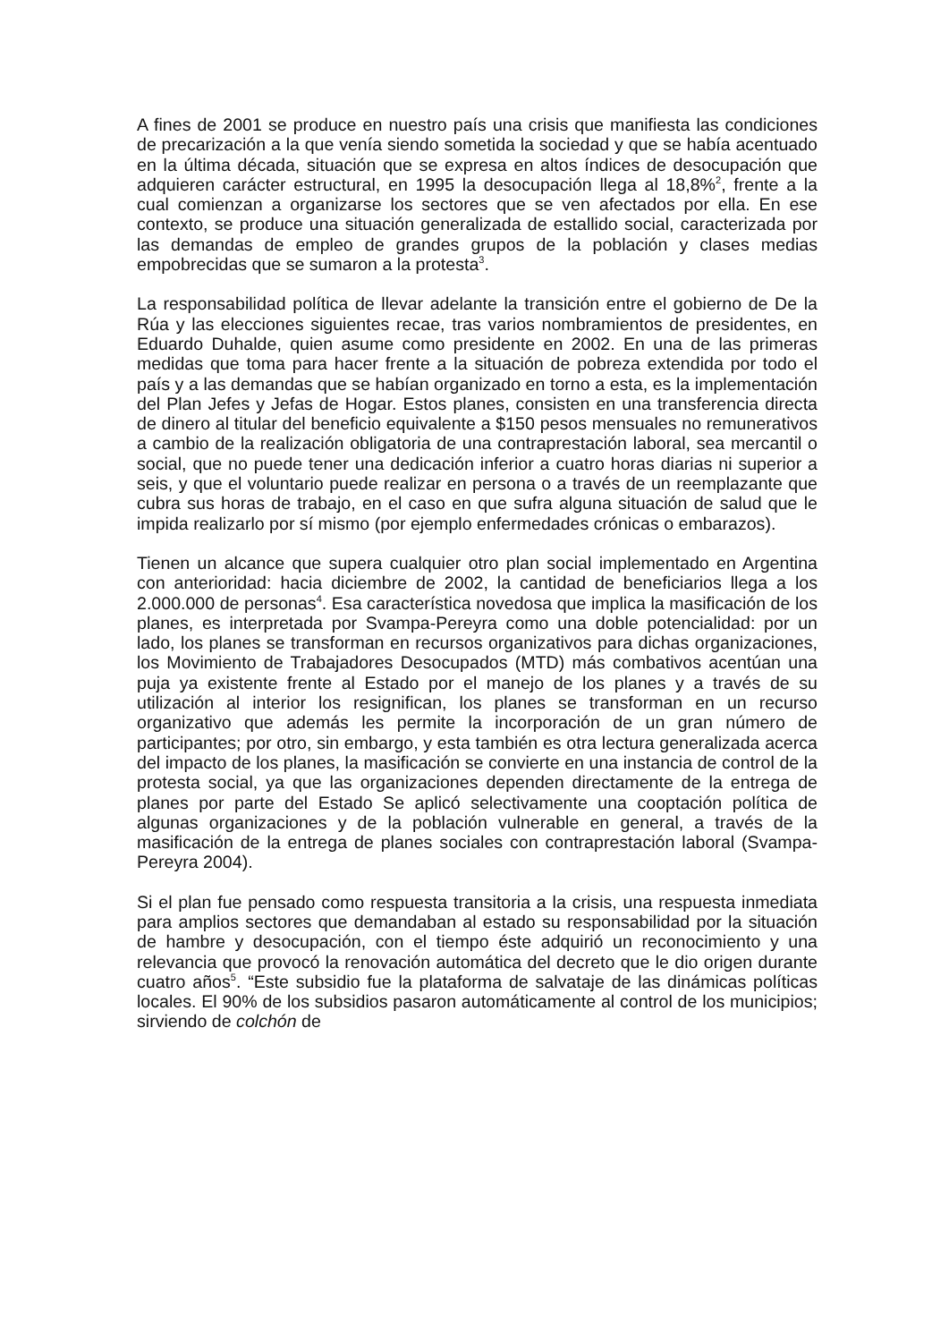A fines de 2001 se produce en nuestro país una crisis que manifiesta las condiciones de precarización a la que venía siendo sometida la sociedad y que se había acentuado en la última década, situación que se expresa en altos índices de desocupación que adquieren carácter estructural, en 1995 la desocupación llega al 18,8%<sup>2</sup>, frente a la cual comienzan a organizarse los sectores que se ven afectados por ella. En ese contexto, se produce una situación generalizada de estallido social, caracterizada por las demandas de empleo de grandes grupos de la población y clases medias empobrecidas que se sumaron a la protesta<sup>3</sup>.
La responsabilidad política de llevar adelante la transición entre el gobierno de De la Rúa y las elecciones siguientes recae, tras varios nombramientos de presidentes, en Eduardo Duhalde, quien asume como presidente en 2002. En una de las primeras medidas que toma para hacer frente a la situación de pobreza extendida por todo el país y a las demandas que se habían organizado en torno a esta, es la implementación del Plan Jefes y Jefas de Hogar. Estos planes, consisten en una transferencia directa de dinero al titular del beneficio equivalente a $150 pesos mensuales no remunerativos a cambio de la realización obligatoria de una contraprestación laboral, sea mercantil o social, que no puede tener una dedicación inferior a cuatro horas diarias ni superior a seis, y que el voluntario puede realizar en persona o a través de un reemplazante que cubra sus horas de trabajo, en el caso en que sufra alguna situación de salud que le impida realizarlo por sí mismo (por ejemplo enfermedades crónicas o embarazos).
Tienen un alcance que supera cualquier otro plan social implementado en Argentina con anterioridad: hacia diciembre de 2002, la cantidad de beneficiarios llega a los 2.000.000 de personas<sup>4</sup>. Esa característica novedosa que implica la masificación de los planes, es interpretada por Svampa-Pereyra como una doble potencialidad: por un lado, los planes se transforman en recursos organizativos para dichas organizaciones, los Movimiento de Trabajadores Desocupados (MTD) más combativos acentúan una puja ya existente frente al Estado por el manejo de los planes y a través de su utilización al interior los resignifican, los planes se transforman en un recurso organizativo que además les permite la incorporación de un gran número de participantes; por otro, sin embargo, y esta también es otra lectura generalizada acerca del impacto de los planes, la masificación se convierte en una instancia de control de la protesta social, ya que las organizaciones dependen directamente de la entrega de planes por parte del Estado Se aplicó selectivamente una cooptación política de algunas organizaciones y de la población vulnerable en general, a través de la masificación de la entrega de planes sociales con contraprestación laboral (Svampa-Pereyra 2004).
Si el plan fue pensado como respuesta transitoria a la crisis, una respuesta inmediata para amplios sectores que demandaban al estado su responsabilidad por la situación de hambre y desocupación, con el tiempo éste adquirió un reconocimiento y una relevancia que provocó la renovación automática del decreto que le dio origen durante cuatro años<sup>5</sup>. “Este subsidio fue la plataforma de salvataje de las dinámicas políticas locales. El 90% de los subsidios pasaron automáticamente al control de los municipios; sirviendo de colchón de